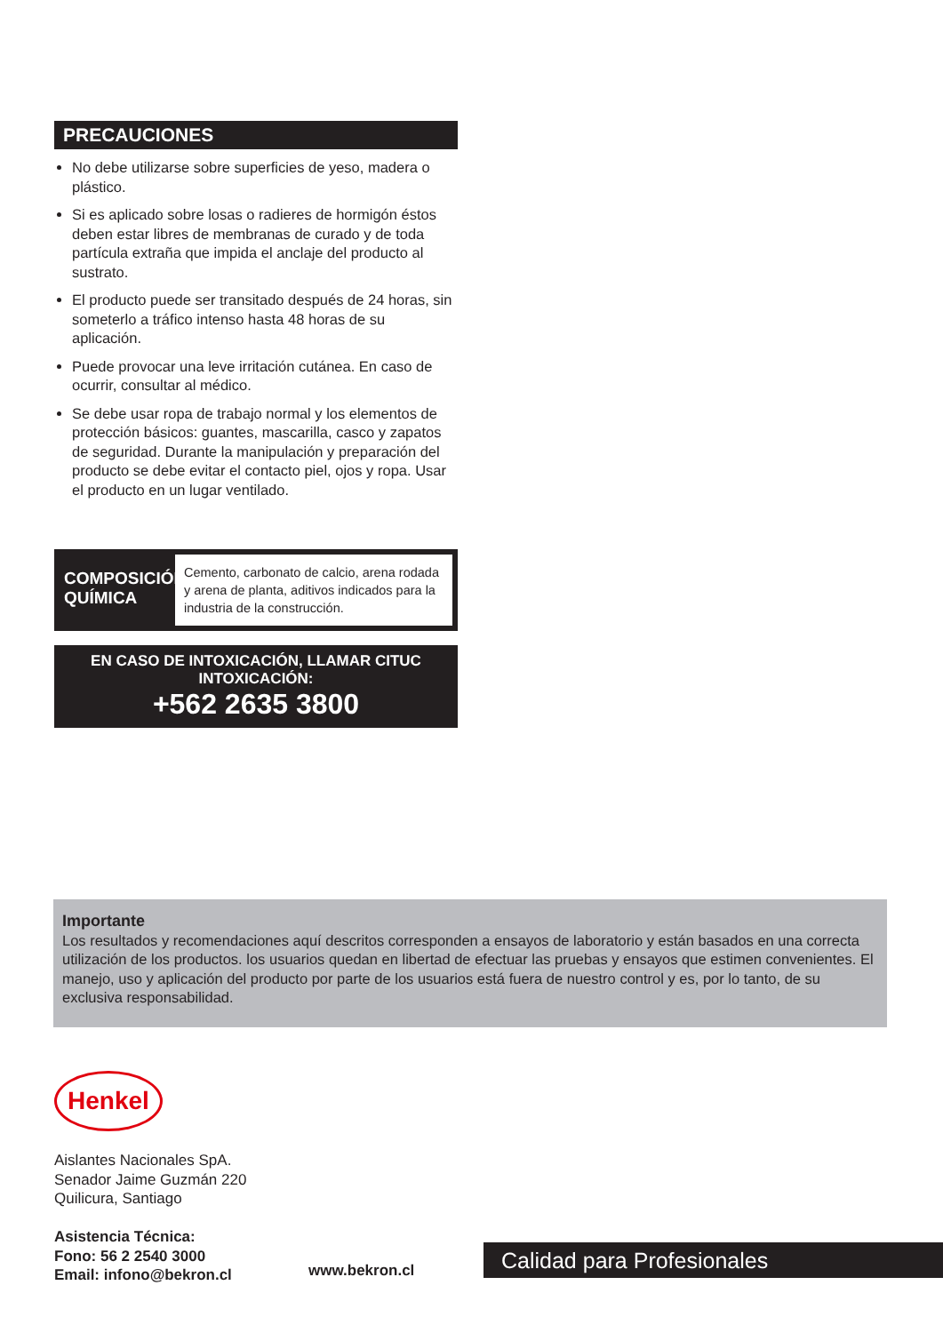PRECAUCIONES
No debe utilizarse sobre superficies de yeso, madera o plástico.
Si es aplicado sobre losas o radieres de hormigón éstos deben estar libres de membranas de curado y de toda partícula extraña que impida el anclaje del producto al sustrato.
El producto puede ser transitado después de 24 horas, sin someterlo a tráfico intenso hasta 48 horas de su aplicación.
Puede provocar una leve irritación cutánea. En caso de ocurrir, consultar al médico.
Se debe usar ropa de trabajo normal y los elementos de protección básicos: guantes, mascarilla, casco y zapatos de seguridad. Durante la manipulación y preparación del producto se debe evitar el contacto piel, ojos y ropa. Usar el producto en un lugar ventilado.
COMPOSICIÓN QUÍMICA
Cemento, carbonato de calcio, arena rodada y arena de planta, aditivos indicados para la industria de la construcción.
EN CASO DE INTOXICACIÓN, LLAMAR CITUC INTOXICACIÓN:
+562 2635 3800
Importante
Los resultados y recomendaciones aquí descritos corresponden a ensayos de laboratorio y están basados en una correcta utilización de los productos. los usuarios quedan en libertad de efectuar las pruebas y ensayos que estimen convenientes. El manejo, uso y aplicación del producto por parte de los usuarios está fuera de nuestro control y es, por lo tanto, de su exclusiva responsabilidad.
Henkel
Aislantes Nacionales SpA.
Senador Jaime Guzmán 220
Quilicura, Santiago
Asistencia Técnica:
Fono: 56 2 2540 3000
Email: infono@bekron.cl
www.bekron.cl
Calidad para Profesionales